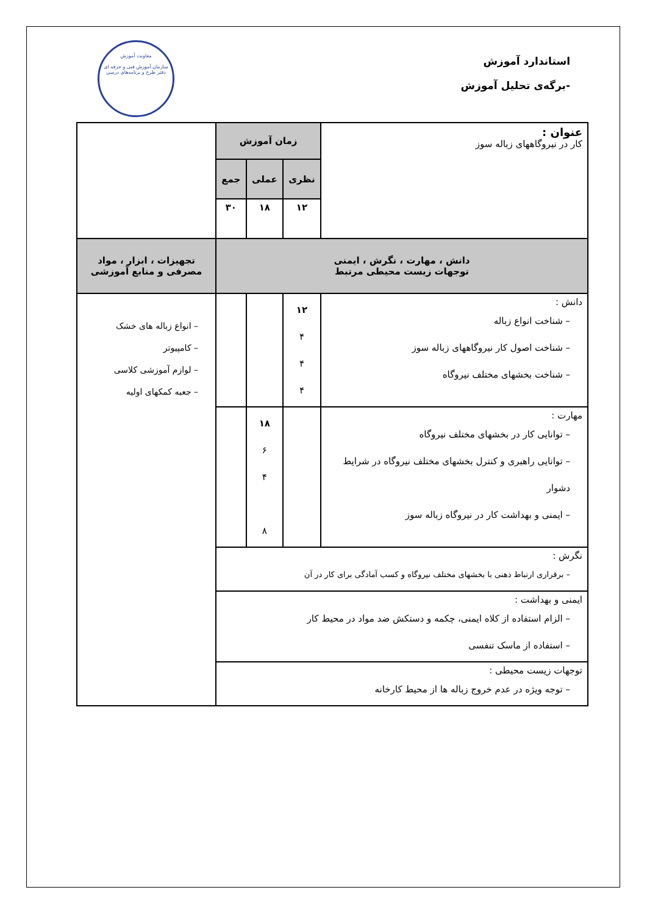استاندارد آموزش
-برگه‌ی تحلیل آموزش
معاونت آموزش
سازمان آموزش فنی و حرفه ای
دفتر طرح و برنامه‌های درسی
| عنوان : کار در نیروگاههای زباله سوز | زمان آموزش | | | |
| | نظری | عملی | جمع | |
| | ۱۲ | ۱۸ | ۳۰ | |
| دانش ، مهارت ، نگرش ، ایمنی توجهات زیست محیطی مرتبط | | | | تجهیزات ، ابزار ، مواد مصرفی و منابع آموزشی |
| دانش : – شناخت انواع زباله – شناخت اصول کار نیروگاههای زباله سوز – شناخت بخشهای مختلف نیروگاه | ۱۲ ۴ ۴ ۴ | | | – انواع زباله های خشک – کامپیوتر – لوازم آموزشی کلاسی – جعبه کمکهای اولیه |
| مهارت : – توانایی کار در بخشهای مختلف نیروگاه – توانایی راهبری و کنترل بخشهای مختلف نیروگاه در شرایط دشوار – ایمنی و بهداشت کار در نیروگاه زباله سوز | | ۱۸ ۶ ۴ ۸ | | |
| نگرش : – برقراری ارتباط ذهنی با بخشهای مختلف نیروگاه و کسب آمادگی برای کار در آن | | | | |
| ایمنی و بهداشت : – الزام استفاده از کلاه ایمنی، چکمه و دستکش ضد مواد در محیط کار – استفاده از ماسک تنفسی | | | | |
| توجهات زیست محیطی : – توجه ویژه در عدم خروج زباله ها از محیط کارخانه | | | | |